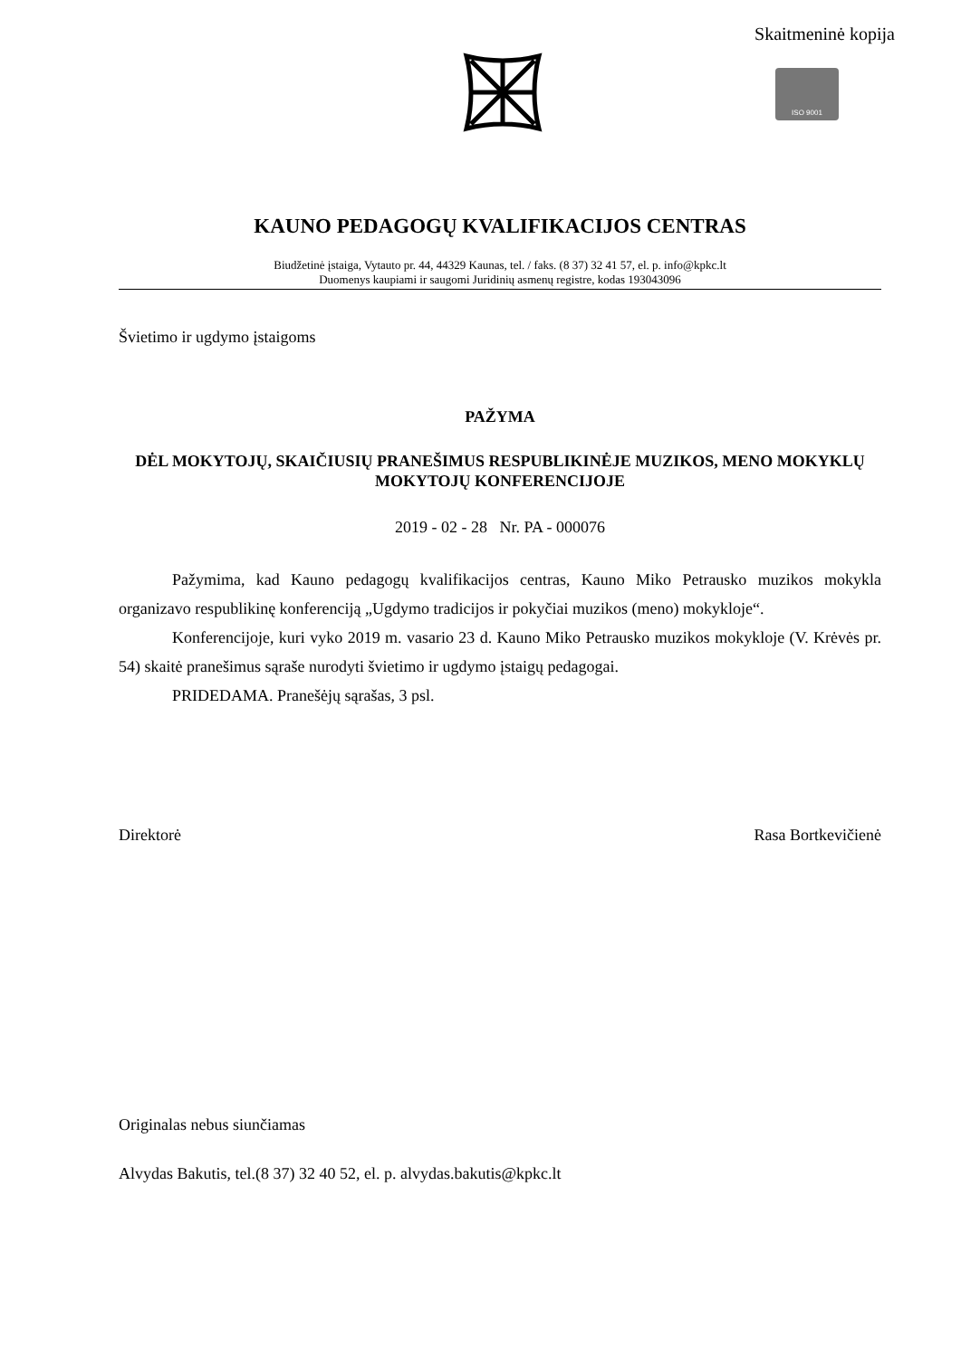Skaitmeninė kopija
ISO 9001
KAUNO PEDAGOGŲ KVALIFIKACIJOS CENTRAS
Biudžetinė įstaiga, Vytauto pr. 44, 44329 Kaunas, tel. / faks. (8 37) 32 41 57, el. p. info@kpkc.lt
Duomenys kaupiami ir saugomi Juridinių asmenų registre, kodas 193043096
Švietimo ir ugdymo įstaigoms
PAŽYMA
DĖL MOKYTOJŲ, SKAIČIUSIŲ PRANEŠIMUS RESPUBLIKINĖJE MUZIKOS, MENO MOKYKLŲ MOKYTOJŲ KONFERENCIJOJE
2019 - 02 - 28 Nr. PA - 000076
Pažymima, kad Kauno pedagogų kvalifikacijos centras, Kauno Miko Petrausko muzikos mokykla organizavo respublikinę konferenciją „Ugdymo tradicijos ir pokyčiai muzikos (meno) mokykloje“.
Konferencijoje, kuri vyko 2019 m. vasario 23 d. Kauno Miko Petrausko muzikos mokykloje (V. Krėvės pr. 54) skaitė pranešimus sąraše nurodyti švietimo ir ugdymo įstaigų pedagogai.
PRIDEDAMA. Pranešėjų sąrašas, 3 psl.
Direktorė Rasa Bortkevičienė
Originalas nebus siunčiamas
Alvydas Bakutis, tel.(8 37) 32 40 52, el. p. alvydas.bakutis@kpkc.lt